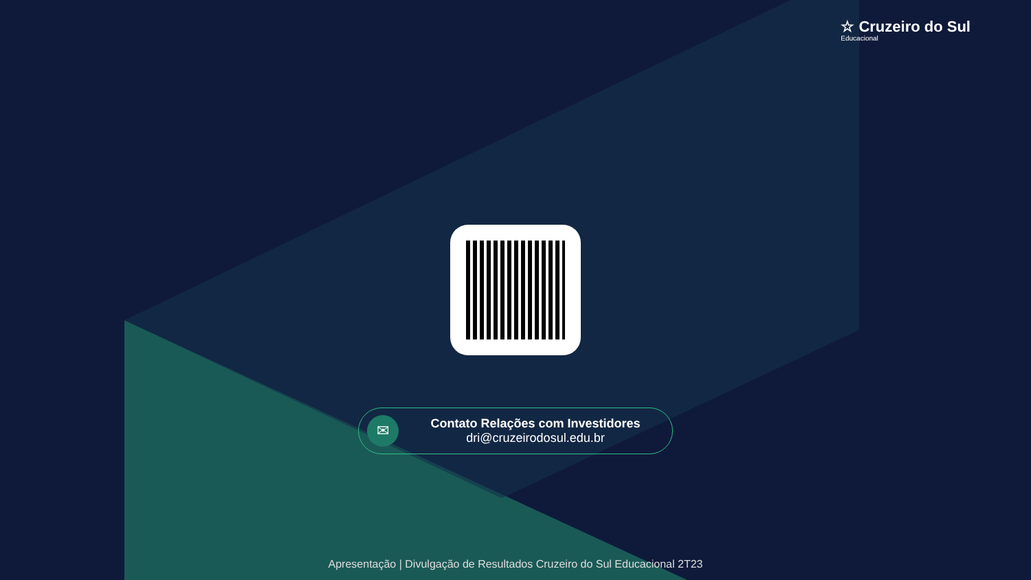☆ Cruzeiro do Sul
Educacional
✉
Contato Relações com Investidores
dri@cruzeirodosul.edu.br
Apresentação | Divulgação de Resultados Cruzeiro do Sul Educacional 2T23